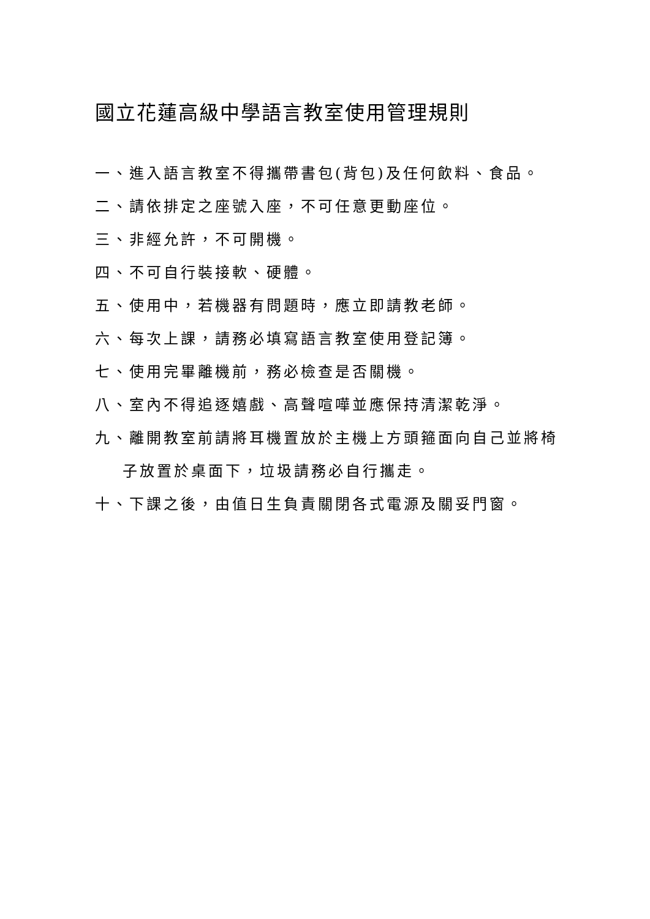國立花蓮高級中學語言教室使用管理規則
一、進入語言教室不得攜帶書包(背包)及任何飲料、食品。
二、請依排定之座號入座，不可任意更動座位。
三、非經允許，不可開機。
四、不可自行裝接軟、硬體。
五、使用中，若機器有問題時，應立即請教老師。
六、每次上課，請務必填寫語言教室使用登記簿。
七、使用完畢離機前，務必檢查是否關機。
八、室內不得追逐嬉戲、高聲喧嘩並應保持清潔乾淨。
九、離開教室前請將耳機置放於主機上方頭箍面向自己並將椅
子放置於桌面下，垃圾請務必自行攜走。
十、下課之後，由值日生負責關閉各式電源及關妥門窗。